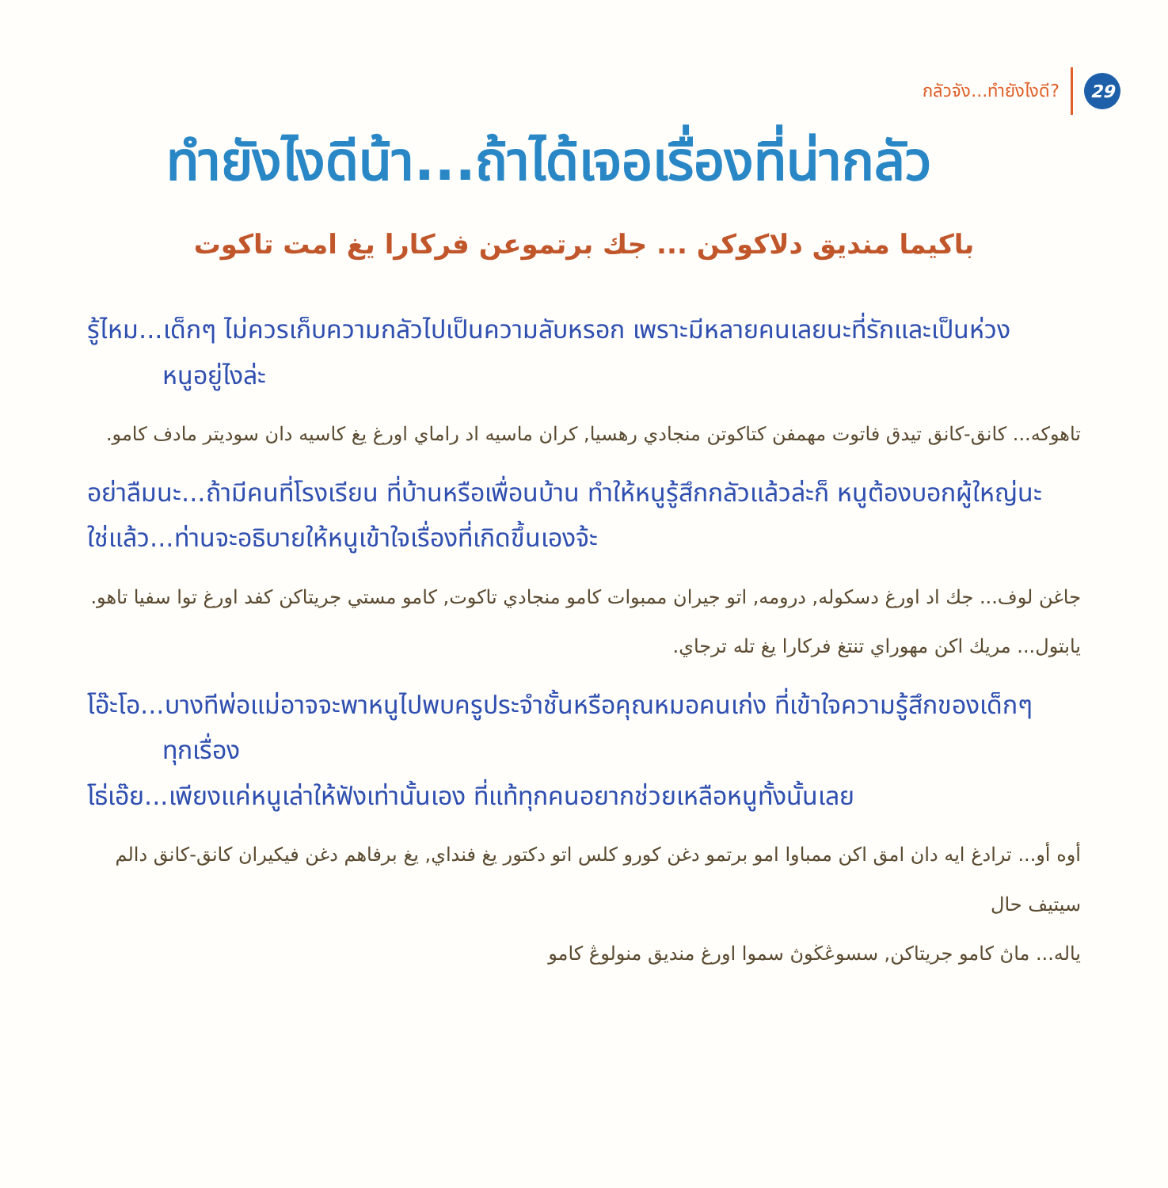กลัวจัง...ทำยังไงดี?
29
ทำยังไงดีน้า...ถ้าได้เจอเรื่องที่น่ากลัว
باكيما منديق دلاكوكن ... جك برتموعن فركارا يغ امت تاكوت
รู้ไหม...เด็กๆ ไม่ควรเก็บความกลัวไปเป็นความลับหรอก เพราะมีหลายคนเลยนะที่รักและเป็นห่วง
หนูอยู่ไงล่ะ
تاهوكه... كانق-كانق تيدق فاتوت مهمفن كتاكوتن منجادي رهسيا, كران ماسيه اد راماي اورغ يغ كاسيه دان سوديتر مادف كامو.
อย่าลืมนะ...ถ้ามีคนที่โรงเรียน ที่บ้านหรือเพื่อนบ้าน ทำให้หนูรู้สึกกลัวแล้วล่ะก็ หนูต้องบอกผู้ใหญ่นะ
ใช่แล้ว...ท่านจะอธิบายให้หนูเข้าใจเรื่องที่เกิดขึ้นเองจ้ะ
جاغن لوف... جك اد اورغ دسكوله, درومه, اتو جيران ممبوات كامو منجادي تاكوت, كامو مستي جريتاكن كفد اورغ توا سفيا تاهو.
يابتول... مريك اكن مهوراي تنتغ فركارا يغ تله ترجاي.
โอ๊ะโอ...บางทีพ่อแม่อาจจะพาหนูไปพบครูประจำชั้นหรือคุณหมอคนเก่ง ที่เข้าใจความรู้สึกของเด็กๆ
ทุกเรื่อง
โธ่เอ๊ย...เพียงแค่หนูเล่าให้ฟังเท่านั้นเอง ที่แท้ทุกคนอยากช่วยเหลือหนูทั้งนั้นเลย
أوه أو... ترادغ ايه دان امق اكن ممباوا امو برتمو دغن كورو كلس اتو دكتور يغ فنداي, يغ برفاهم دغن فيكيران كانق-كانق دالم سيتيف حال
ياله... ماڽ كامو جريتاكن, سسوڠڬوڽ سموا اورغ منديق منولوڠ كامو